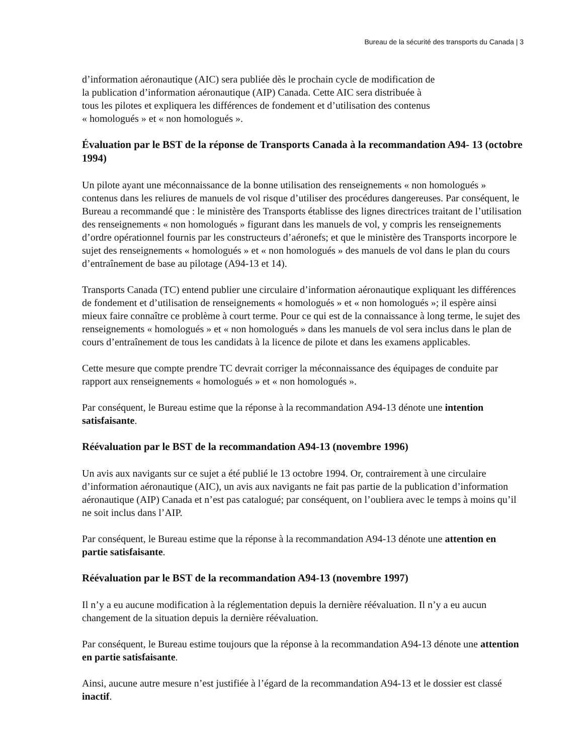Bureau de la sécurité des transports du Canada | 3
d’information aéronautique (AIC) sera publiée dès le prochain cycle de modification de
la publication d’information aéronautique (AIP) Canada. Cette AIC sera distribuée à
tous les pilotes et expliquera les différences de fondement et d’utilisation des contenus
« homologués » et « non homologués ».
Évaluation par le BST de la réponse de Transports Canada à la recommandation A94- 13 (octobre 1994)
Un pilote ayant une méconnaissance de la bonne utilisation des renseignements « non homologués » contenus dans les reliures de manuels de vol risque d’utiliser des procédures dangereuses. Par conséquent, le Bureau a recommandé que : le ministère des Transports établisse des lignes directrices traitant de l’utilisation des renseignements « non homologués » figurant dans les manuels de vol, y compris les renseignements d’ordre opérationnel fournis par les constructeurs d’aéronefs; et que le ministère des Transports incorpore le sujet des renseignements « homologués » et « non homologués » des manuels de vol dans le plan du cours d’entraînement de base au pilotage (A94-13 et 14).
Transports Canada (TC) entend publier une circulaire d’information aéronautique expliquant les différences de fondement et d’utilisation de renseignements « homologués » et « non homologués »; il espère ainsi mieux faire connaître ce problème à court terme. Pour ce qui est de la connaissance à long terme, le sujet des renseignements « homologués » et « non homologués » dans les manuels de vol sera inclus dans le plan de cours d’entraînement de tous les candidats à la licence de pilote et dans les examens applicables.
Cette mesure que compte prendre TC devrait corriger la méconnaissance des équipages de conduite par rapport aux renseignements « homologués » et « non homologués ».
Par conséquent, le Bureau estime que la réponse à la recommandation A94-13 dénote une intention satisfaisante.
Réévaluation par le BST de la recommandation A94-13 (novembre 1996)
Un avis aux navigants sur ce sujet a été publié le 13 octobre 1994. Or, contrairement à une circulaire d’information aéronautique (AIC), un avis aux navigants ne fait pas partie de la publication d’information aéronautique (AIP) Canada et n’est pas catalogué; par conséquent, on l’oubliera avec le temps à moins qu’il ne soit inclus dans l’AIP.
Par conséquent, le Bureau estime que la réponse à la recommandation A94-13 dénote une attention en partie satisfaisante.
Réévaluation par le BST de la recommandation A94-13 (novembre 1997)
Il n’y a eu aucune modification à la réglementation depuis la dernière réévaluation. Il n’y a eu aucun changement de la situation depuis la dernière réévaluation.
Par conséquent, le Bureau estime toujours que la réponse à la recommandation A94-13 dénote une attention en partie satisfaisante.
Ainsi, aucune autre mesure n’est justifiée à l’égard de la recommandation A94-13 et le dossier est classé inactif.